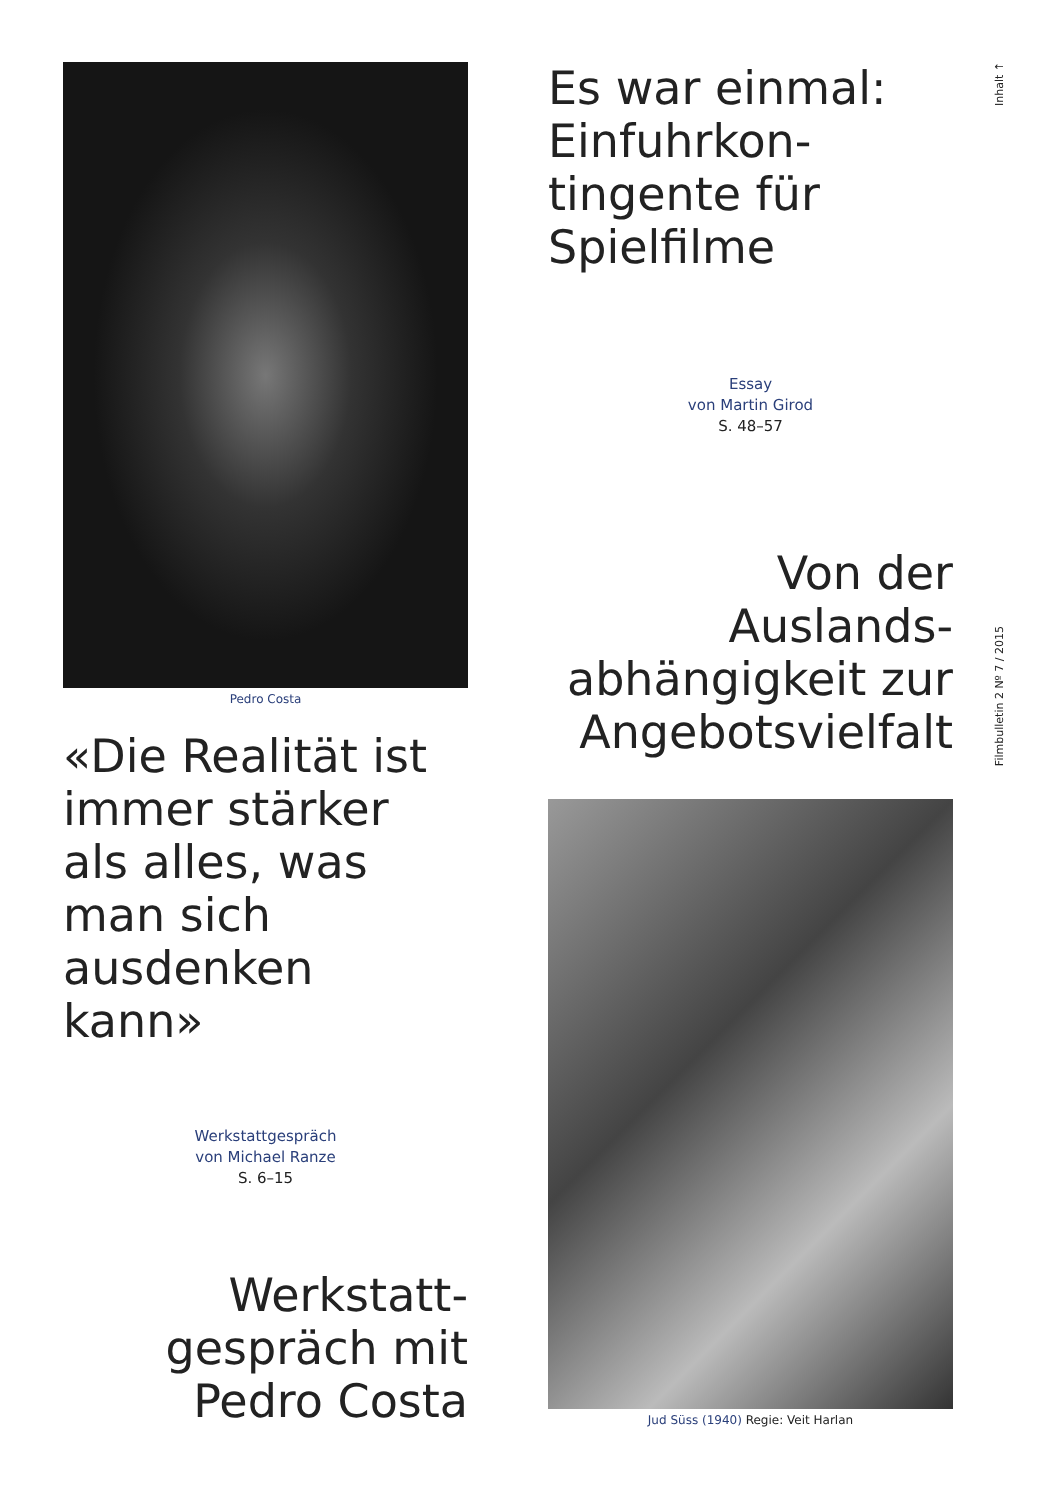Pedro Costa
«Die Realität ist immer stärker als alles, was man sich ausdenken kann»
Werkstattgespräch
von Michael Ranze
S. 6–15
Werkstatt-
gespräch mit
Pedro Costa
Es war einmal: Einfuhrkon-
tingente für Spielfilme
Essay
von Martin Girod
S. 48–57
Von der Auslands-
abhängigkeit zur
Angebotsvielfalt
Jud Süss (1940) Regie: Veit Harlan
Inhalt ↑
Filmbulletin 2 Nº 7 / 2015